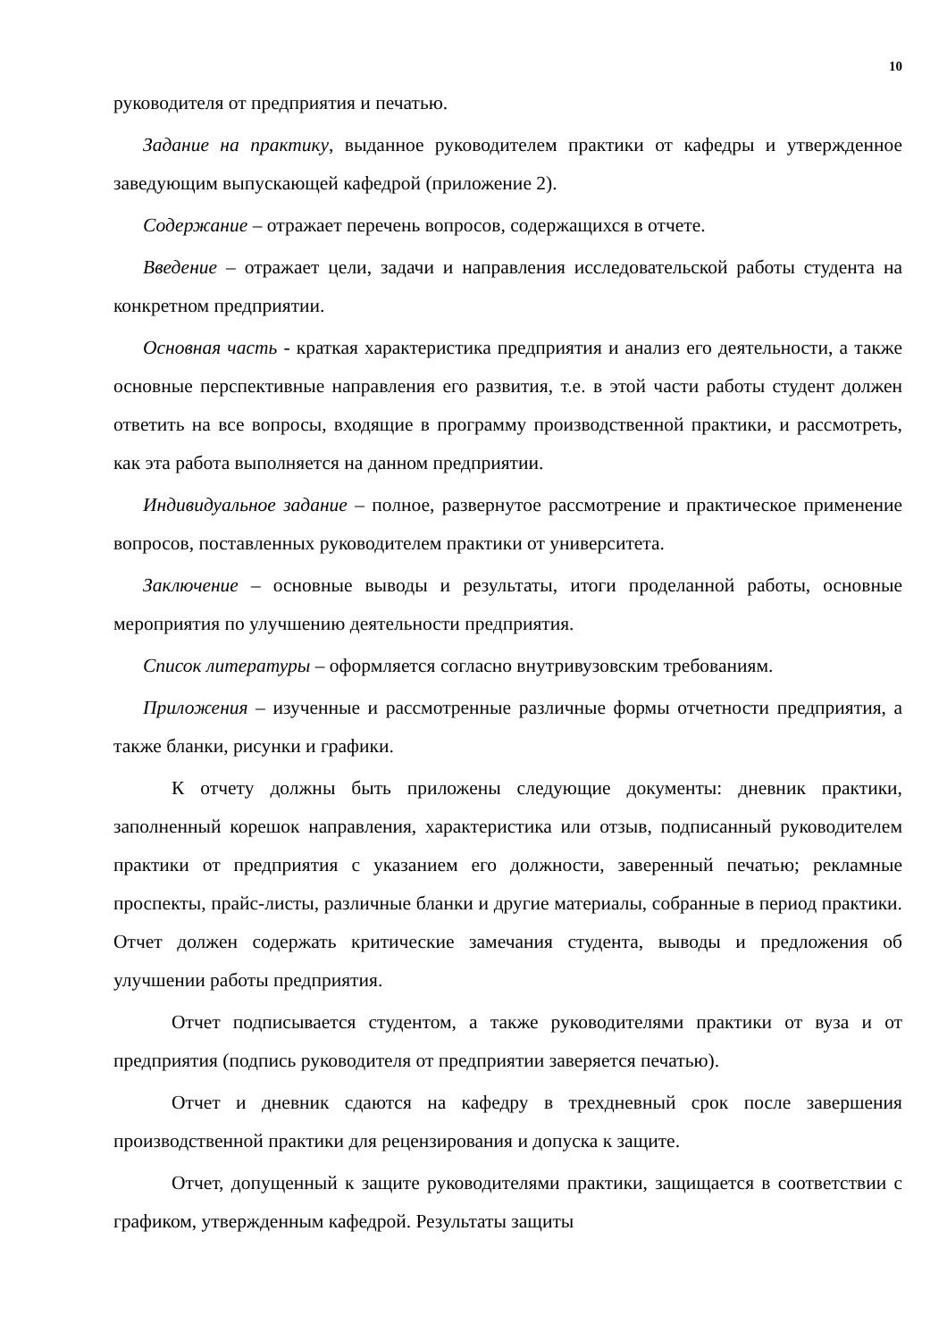10
руководителя от предприятия и печатью.
Задание на практику, выданное руководителем практики от кафедры и утвержденное заведующим выпускающей кафедрой (приложение 2).
Содержание – отражает перечень вопросов, содержащихся в отчете.
Введение – отражает цели, задачи и направления исследовательской работы студента на конкретном предприятии.
Основная часть - краткая характеристика предприятия и анализ его деятельности, а также основные перспективные направления его развития, т.е. в этой части работы студент должен ответить на все вопросы, входящие в программу производственной практики, и рассмотреть, как эта работа выполняется на данном предприятии.
Индивидуальное задание – полное, развернутое рассмотрение и практическое применение вопросов, поставленных руководителем практики от университета.
Заключение – основные выводы и результаты, итоги проделанной работы, основные мероприятия по улучшению деятельности предприятия.
Список литературы – оформляется согласно внутривузовским требованиям.
Приложения – изученные и рассмотренные различные формы отчетности предприятия, а также бланки, рисунки и графики.
К отчету должны быть приложены следующие документы: дневник практики, заполненный корешок направления, характеристика или отзыв, подписанный руководителем практики от предприятия с указанием его должности, заверенный печатью; рекламные проспекты, прайс-листы, различные бланки и другие материалы, собранные в период практики. Отчет должен содержать критические замечания студента, выводы и предложения об улучшении работы предприятия.
Отчет подписывается студентом, а также руководителями практики от вуза и от предприятия (подпись руководителя от предприятии заверяется печатью).
Отчет и дневник сдаются на кафедру в трехдневный срок после завершения производственной практики для рецензирования и допуска к защите.
Отчет, допущенный к защите руководителями практики, защищается в соответствии с графиком, утвержденным кафедрой. Результаты защиты